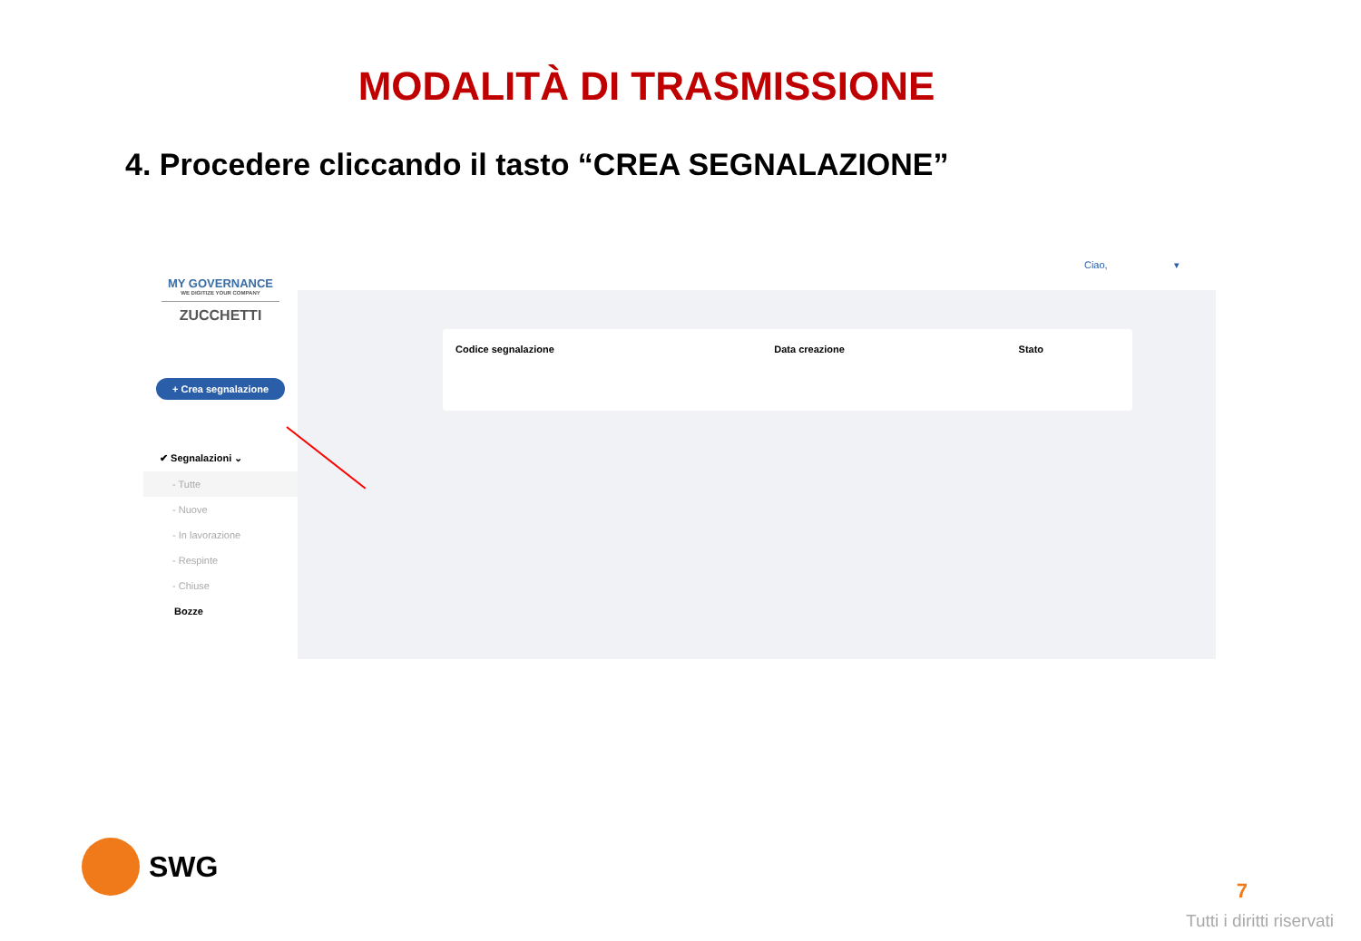MODALITÀ DI TRASMISSIONE
4. Procedere cliccando il tasto “CREA SEGNALAZIONE”
MY GOVERNANCE
WE DIGITIZE YOUR COMPANY
ZUCCHETTI
+ Crea segnalazione
✔ Segnalazioni ⌄
- Tutte
- Nuove
- In lavorazione
- Respinte
- Chiuse
Bozze
Ciao, ▾
| Codice segnalazione | Data creazione | Stato |
| --- | --- | --- |
SWG 7
Tutti i diritti riservati